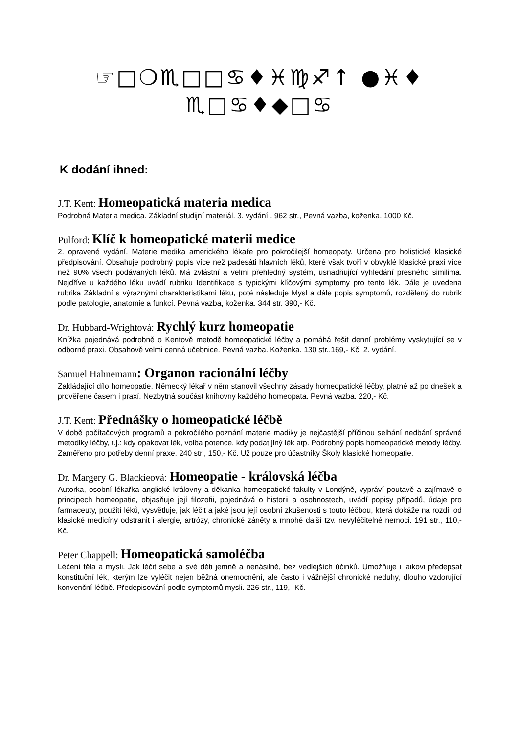☞□❍♏□□♋♦♓♍♐↑ ●♓♦
♏□♋♦◆□♋
K dodání ihned:
J.T. Kent: Homeopatická materia medica
Podrobná Materia medica. Základní studijní materiál. 3. vydání . 962 str., Pevná vazba, koženka. 1000 Kč.
Pulford: Klíč k homeopatické materii medice
2. opravené vydání. Materie medika amerického lékaře pro pokročilejší homeopaty. Určena pro holistické klasické předpisování. Obsahuje podrobný popis více než padesáti hlavních léků, které však tvoří v obvyklé klasické praxi více než 90% všech podávaných léků. Má zvláštní a velmi přehledný systém, usnadňující vyhledání přesného similima. Nejdříve u každého léku uvádí rubriku Identifikace s typickými klíčovými symptomy pro tento lék. Dále je uvedena rubrika Základní s výraznými charakteristikami léku, poté následuje Mysl a dále popis symptomů, rozdělený do rubrik podle patologie, anatomie a funkcí. Pevná vazba, koženka. 344 str. 390,- Kč.
Dr. Hubbard-Wrightová: Rychlý kurz homeopatie
Knížka pojednává podrobně o Kentově metodě homeopatické léčby a pomáhá řešit denní problémy vyskytující se v odborné praxi. Obsahově velmi cenná učebnice. Pevná vazba. Koženka. 130 str.,169,- Kč, 2. vydání.
Samuel Hahnemann: Organon racionální léčby
Zakládající dílo homeopatie. Německý lékař v něm stanovil všechny zásady homeopatické léčby, platné až po dnešek a prověřené časem i praxí. Nezbytná součást knihovny každého homeopata. Pevná vazba. 220,- Kč.
J.T. Kent: Přednášky o homeopatické léčbě
V době počítačových programů a pokročilého poznání materie madiky je nejčastější příčinou selhání nedbání správné metodiky léčby, t.j.: kdy opakovat lék, volba potence, kdy podat jiný lék atp. Podrobný popis homeopatické metody léčby. Zaměřeno pro potřeby denní praxe. 240 str., 150,- Kč. Už pouze pro účastníky Školy klasické homeopatie.
Dr. Margery G. Blackieová: Homeopatie - královská léčba
Autorka, osobní lékařka anglické královny a děkanka homeopatické fakulty v Londýně, vypráví poutavě a zajímavě o principech homeopatie, objasňuje její filozofii, pojednává o historii a osobnostech, uvádí popisy případů, údaje pro farmaceuty, použití léků, vysvětluje, jak léčit a jaké jsou její osobní zkušenosti s touto léčbou, která dokáže na rozdíl od klasické medicíny odstranit i alergie, artrózy, chronické záněty a mnohé další tzv. nevyléčitelné nemoci. 191 str., 110,- Kč.
Peter Chappell: Homeopatická samoléčba
Léčení těla a mysli. Jak léčit sebe a své děti jemně a nenásilně, bez vedlejších účinků. Umožňuje i laikovi předepsat konstituční lék, kterým lze vyléčit nejen běžná onemocnění, ale často i vážnější chronické neduhy, dlouho vzdorující konvenční léčbě. Předepisování podle symptomů mysli. 226 str., 119,- Kč.